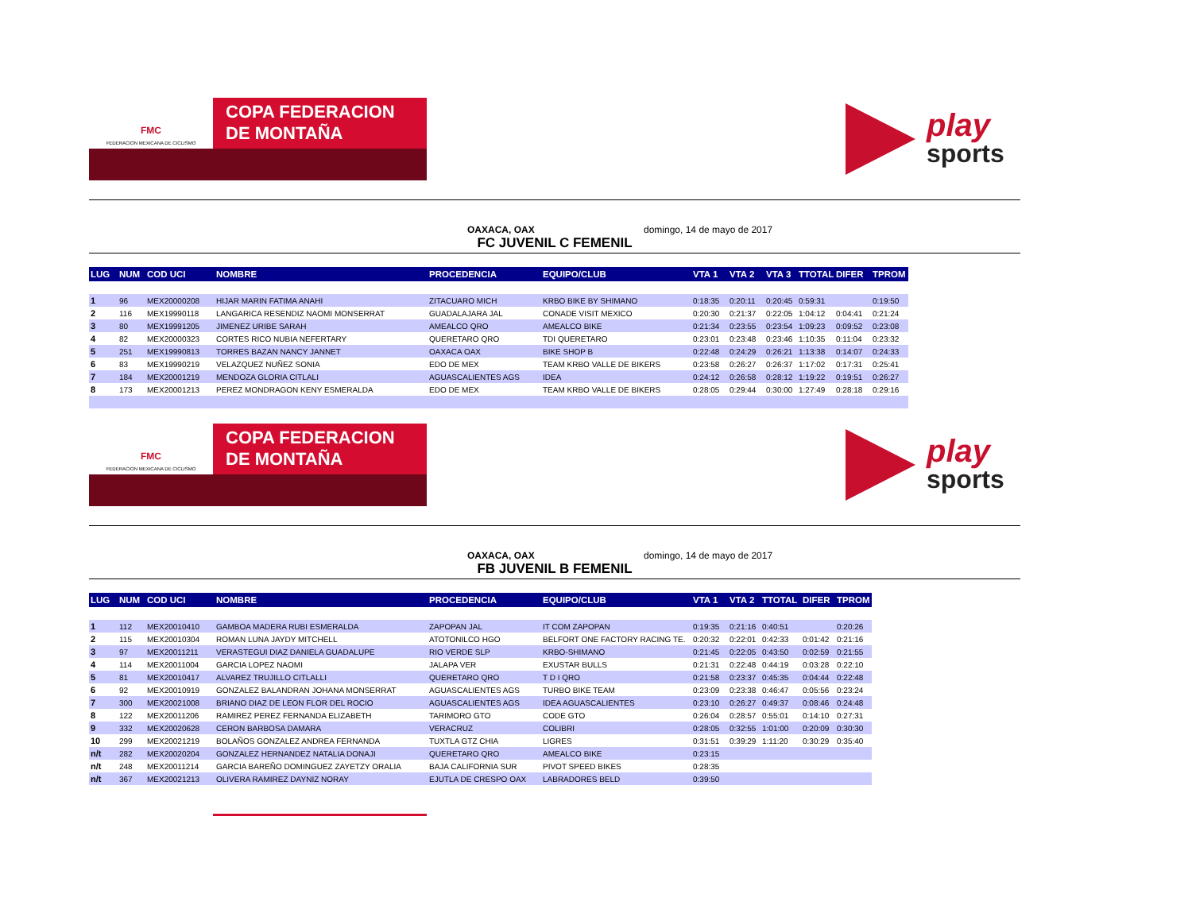FMC
FEDERACION MEXICANA DE CICLISMO
COPA FEDERACION
DE MONTAÑA
play
sports
OAXACA, OAX domingo, 14 de mayo de 2017
FC JUVENIL C FEMENIL
| LUG | NUM | COD UCI | NOMBRE | PROCEDENCIA | EQUIPO/CLUB | VTA 1 | VTA 2 | VTA 3 | TTOTAL | DIFER | TPROM |
| --- | --- | --- | --- | --- | --- | --- | --- | --- | --- | --- | --- |
| 1 | 96 | MEX20000208 | HIJAR MARIN FATIMA ANAHI | ZITACUARO MICH | KRBO BIKE BY SHIMANO | 0:18:35 | 0:20:11 | 0:20:45 | 0:59:31 | | 0:19:50 |
| 2 | 116 | MEX19990118 | LANGARICA RESENDIZ NAOMI MONSERRAT | GUADALAJARA JAL | CONADE VISIT MEXICO | 0:20:30 | 0:21:37 | 0:22:05 | 1:04:12 | 0:04:41 | 0:21:24 |
| 3 | 80 | MEX19991205 | JIMENEZ URIBE SARAH | AMEALCO QRO | AMEALCO BIKE | 0:21:34 | 0:23:55 | 0:23:54 | 1:09:23 | 0:09:52 | 0:23:08 |
| 4 | 82 | MEX20000323 | CORTES RICO NUBIA NEFERTARY | QUERETARO QRO | TDI QUERETARO | 0:23:01 | 0:23:48 | 0:23:46 | 1:10:35 | 0:11:04 | 0:23:32 |
| 5 | 251 | MEX19990813 | TORRES BAZAN NANCY JANNET | OAXACA OAX | BIKE SHOP B | 0:22:48 | 0:24:29 | 0:26:21 | 1:13:38 | 0:14:07 | 0:24:33 |
| 6 | 83 | MEX19990219 | VELAZQUEZ NUÑEZ SONIA | EDO DE MEX | TEAM KRBO VALLE DE BIKERS | 0:23:58 | 0:26:27 | 0:26:37 | 1:17:02 | 0:17:31 | 0:25:41 |
| 7 | 184 | MEX20001219 | MENDOZA GLORIA CITLALI | AGUASCALIENTES AGS | IDEA | 0:24:12 | 0:26:58 | 0:28:12 | 1:19:22 | 0:19:51 | 0:26:27 |
| 8 | 173 | MEX20001213 | PEREZ MONDRAGON KENY ESMERALDA | EDO DE MEX | TEAM KRBO VALLE DE BIKERS | 0:28:05 | 0:29:44 | 0:30:00 | 1:27:49 | 0:28:18 | 0:29:16 |
FMC
FEDERACION MEXICANA DE CICLISMO
COPA FEDERACION
DE MONTAÑA
play
sports
OAXACA, OAX domingo, 14 de mayo de 2017
FB JUVENIL B FEMENIL
| LUG | NUM | COD UCI | NOMBRE | PROCEDENCIA | EQUIPO/CLUB | VTA 1 | VTA 2 | TTOTAL | DIFER | TPROM |
| --- | --- | --- | --- | --- | --- | --- | --- | --- | --- | --- |
| 1 | 112 | MEX20010410 | GAMBOA MADERA RUBI ESMERALDA | ZAPOPAN JAL | IT COM ZAPOPAN | 0:19:35 | 0:21:16 | 0:40:51 | | 0:20:26 |
| 2 | 115 | MEX20010304 | ROMAN LUNA JAYDY MITCHELL | ATOTONILCO HGO | BELFORT ONE FACTORY RACING TE. | 0:20:32 | 0:22:01 | 0:42:33 | 0:01:42 | 0:21:16 |
| 3 | 97 | MEX20011211 | VERASTEGUI DIAZ DANIELA GUADALUPE | RIO VERDE SLP | KRBO-SHIMANO | 0:21:45 | 0:22:05 | 0:43:50 | 0:02:59 | 0:21:55 |
| 4 | 114 | MEX20011004 | GARCIA LOPEZ NAOMI | JALAPA VER | EXUSTAR BULLS | 0:21:31 | 0:22:48 | 0:44:19 | 0:03:28 | 0:22:10 |
| 5 | 81 | MEX20010417 | ALVAREZ TRUJILLO CITLALLI | QUERETARO QRO | T D I QRO | 0:21:58 | 0:23:37 | 0:45:35 | 0:04:44 | 0:22:48 |
| 6 | 92 | MEX20010919 | GONZALEZ BALANDRAN JOHANA MONSERRAT | AGUASCALIENTES AGS | TURBO BIKE TEAM | 0:23:09 | 0:23:38 | 0:46:47 | 0:05:56 | 0:23:24 |
| 7 | 300 | MEX20021008 | BRIANO DIAZ DE LEON FLOR DEL ROCIO | AGUASCALIENTES AGS | IDEA AGUASCALIENTES | 0:23:10 | 0:26:27 | 0:49:37 | 0:08:46 | 0:24:48 |
| 8 | 122 | MEX20011206 | RAMIREZ PEREZ FERNANDA ELIZABETH | TARIMORO GTO | CODE GTO | 0:26:04 | 0:28:57 | 0:55:01 | 0:14:10 | 0:27:31 |
| 9 | 332 | MEX20020628 | CERON BARBOSA DAMARA | VERACRUZ | COLIBRI | 0:28:05 | 0:32:55 | 1:01:00 | 0:20:09 | 0:30:30 |
| 10 | 299 | MEX20021219 | BOLAÑOS GONZALEZ ANDREA FERNANDA | TUXTLA GTZ CHIA | LIGRES | 0:31:51 | 0:39:29 | 1:11:20 | 0:30:29 | 0:35:40 |
| n/t | 282 | MEX20020204 | GONZALEZ HERNANDEZ NATALIA DONAJI | QUERETARO QRO | AMEALCO BIKE | 0:23:15 | | | | |
| n/t | 248 | MEX20011214 | GARCIA BAREÑO DOMINGUEZ ZAYETZY ORALIA | BAJA CALIFORNIA SUR | PIVOT SPEED BIKES | 0:28:35 | | | | |
| n/t | 367 | MEX20021213 | OLIVERA RAMIREZ DAYNIZ NORAY | EJUTLA DE CRESPO OAX | LABRADORES BELD | 0:39:50 | | | | |